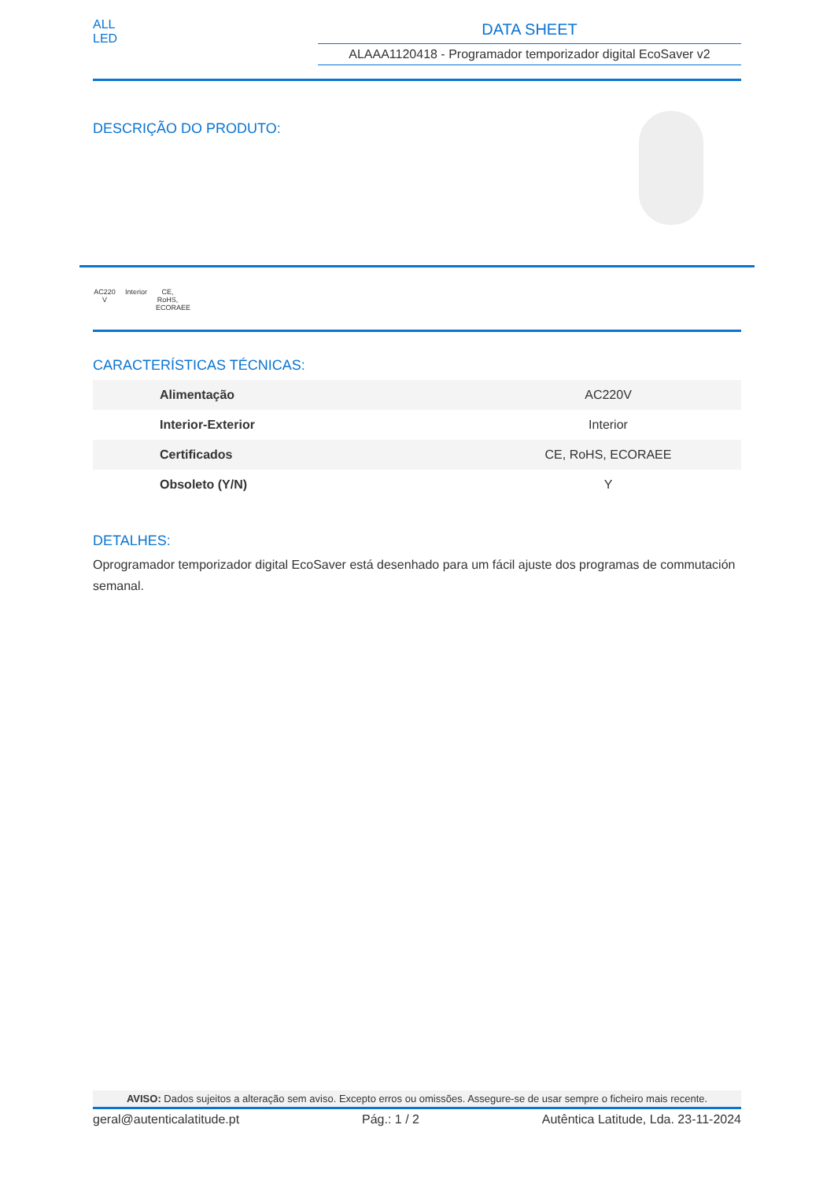ALL
LED
DATA SHEET
ALAAA1120418 - Programador temporizador digital EcoSaver v2
DESCRIÇÃO DO PRODUTO:
AC220 V
Interior
CE, RoHS, ECORAEE
CARACTERÍSTICAS TÉCNICAS:
| Alimentação | AC220V |
| Interior-Exterior | Interior |
| Certificados | CE, RoHS, ECORAEE |
| Obsoleto (Y/N) | Y |
DETALHES:
Oprogramador temporizador digital EcoSaver está desenhado para um fácil ajuste dos programas de commutación semanal.
AVISO: Dados sujeitos a alteração sem aviso. Excepto erros ou omissões. Assegure-se de usar sempre o ficheiro mais recente.
geral@autenticalatitude.pt Pág.: 1 / 2 Autêntica Latitude, Lda. 23-11-2024